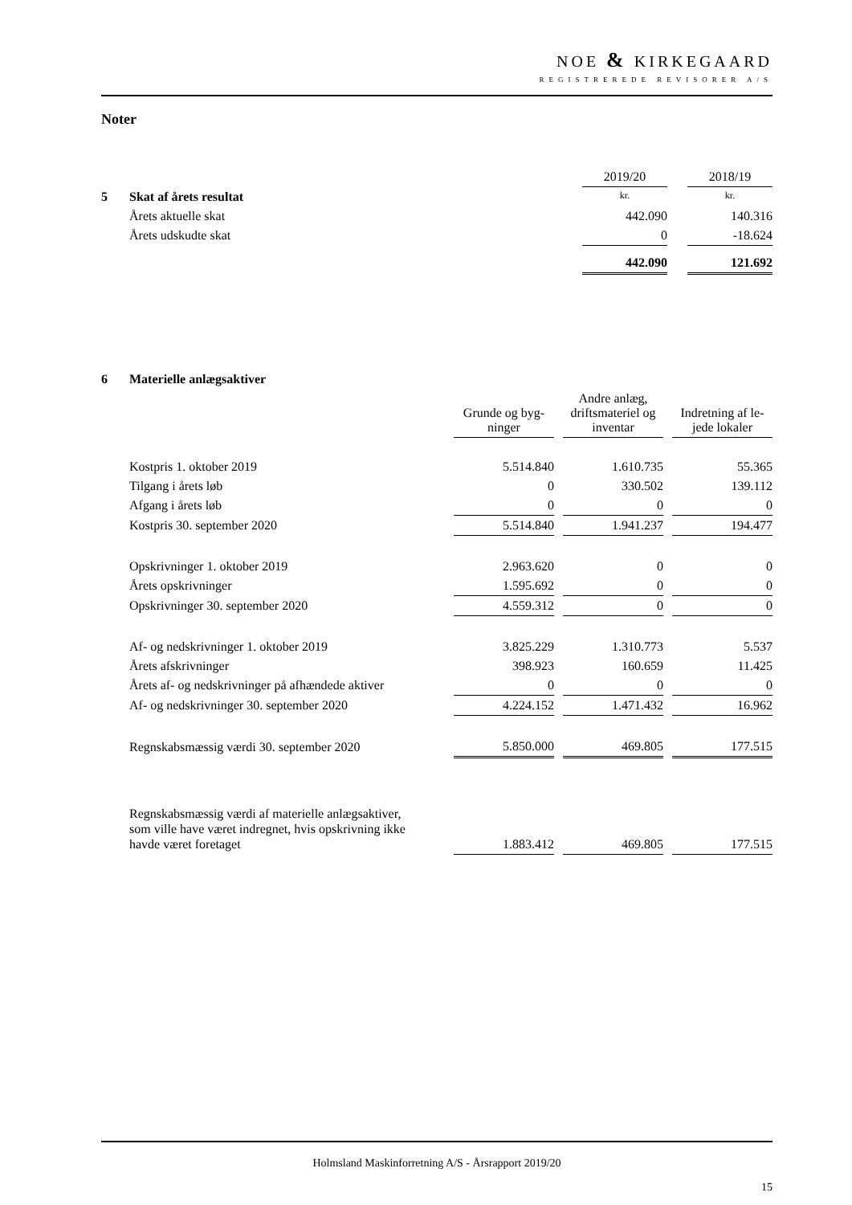NOE & KIRKEGAARD
REGISTREREDE REVISORER A/S
Noter
| | | 2019/20 | | 2018/19 |
| 5 | Skat af årets resultat | kr. | | kr. |
| | Årets aktuelle skat | 442.090 | | 140.316 |
| | Årets udskudte skat | 0 | | -18.624 |
| | | 442.090 | | 121.692 |
| 6 | Materielle anlægsaktiver | | | | | |
| | | Grunde og byg- ninger | | Andre anlæg, driftsmateriel og inventar | | Indretning af le- jede lokaler |
| | Kostpris 1. oktober 2019 | 5.514.840 | | 1.610.735 | | 55.365 |
| | Tilgang i årets løb | 0 | | 330.502 | | 139.112 |
| | Afgang i årets løb | 0 | | 0 | | 0 |
| | Kostpris 30. september 2020 | 5.514.840 | | 1.941.237 | | 194.477 |
| | Opskrivninger 1. oktober 2019 | 2.963.620 | | 0 | | 0 |
| | Årets opskrivninger | 1.595.692 | | 0 | | 0 |
| | Opskrivninger 30. september 2020 | 4.559.312 | | 0 | | 0 |
| | Af- og nedskrivninger 1. oktober 2019 | 3.825.229 | | 1.310.773 | | 5.537 |
| | Årets afskrivninger | 398.923 | | 160.659 | | 11.425 |
| | Årets af- og nedskrivninger på afhændede aktiver | 0 | | 0 | | 0 |
| | Af- og nedskrivninger 30. september 2020 | 4.224.152 | | 1.471.432 | | 16.962 |
| | Regnskabsmæssig værdi 30. september 2020 | 5.850.000 | | 469.805 | | 177.515 |
| | Regnskabsmæssig værdi af materielle anlægsaktiver, som ville have været indregnet, hvis opskrivning ikke havde været foretaget | 1.883.412 | | 469.805 | | 177.515 |
Holmsland Maskinforretning A/S - Årsrapport 2019/20
15